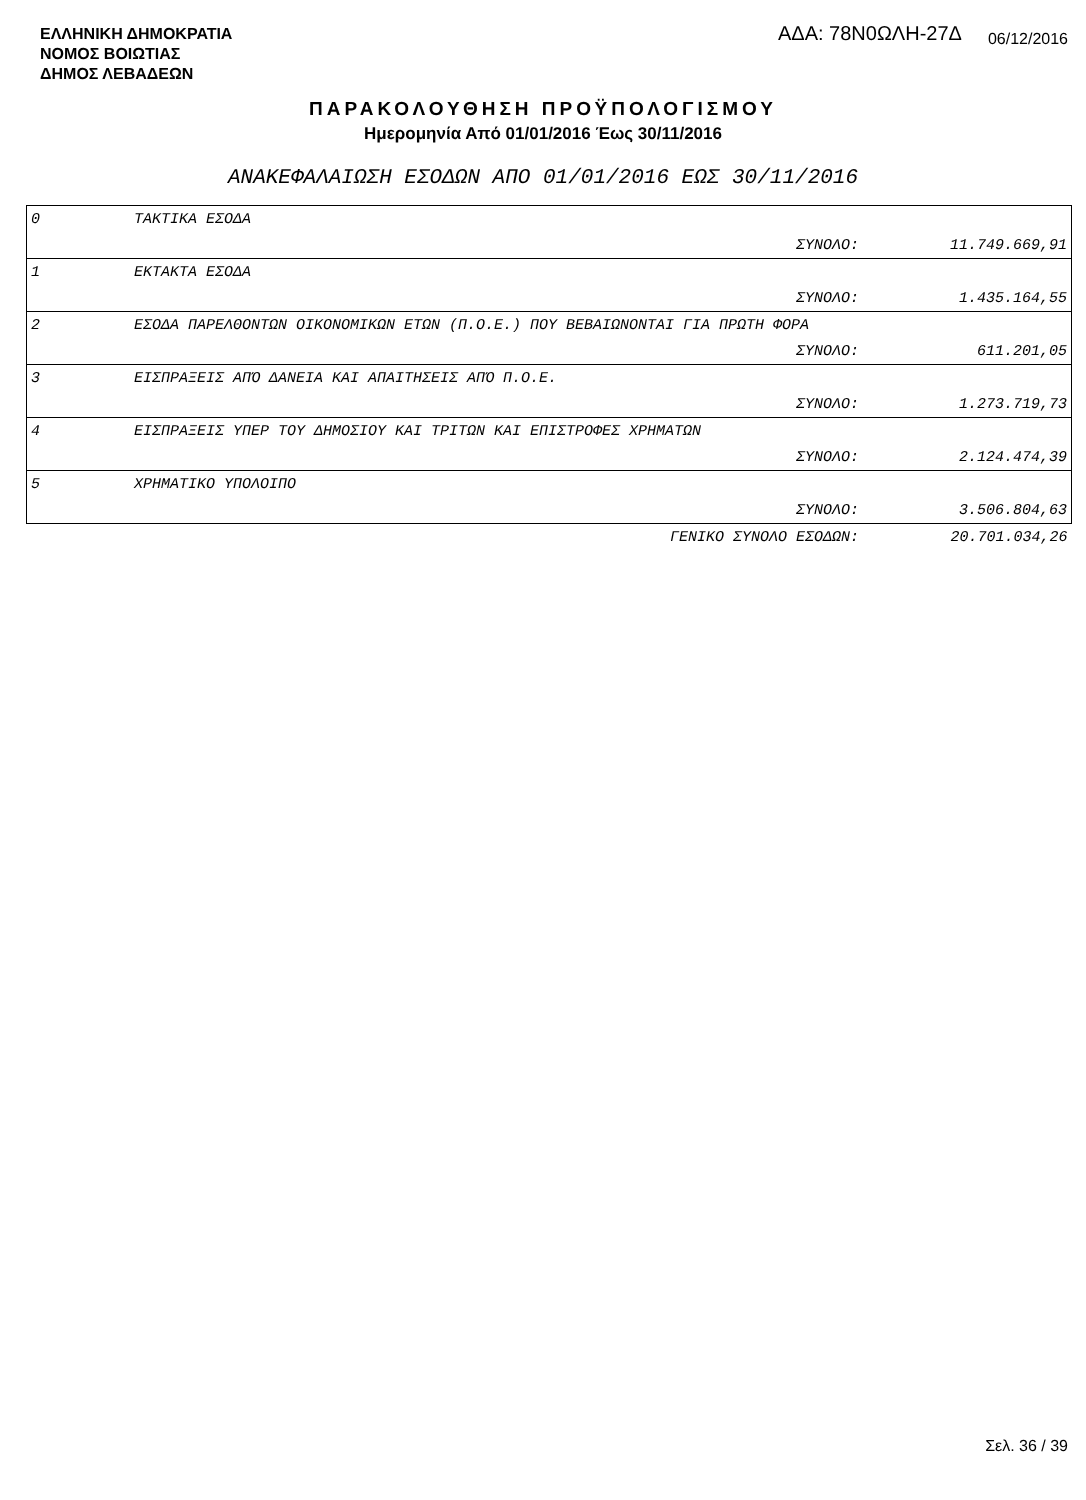ΕΛΛΗΝΙΚΗ ΔΗΜΟΚΡΑΤΙΑ
ΝΟΜΟΣ ΒΟΙΩΤΙΑΣ
ΔΗΜΟΣ ΛΕΒΑΔΕΩΝ
ΑΔΑ: 78Ν0ΩΛΗ-27Δ 06/12/2016
ΠΑΡΑΚΟΛΟΥΘΗΣΗ ΠΡΟΫΠΟΛΟΓΙΣΜΟΥ
Ημερομηνία Από 01/01/2016 Έως 30/11/2016
ΑΝΑΚΕΦΑΛΑΙΩΣΗ ΕΣΟΔΩΝ ΑΠΟ 01/01/2016 ΕΩΣ 30/11/2016
| 0 | ΤΑΚΤΙΚΑ ΕΣΟΔΑ | | |
| | | ΣΥΝΟΛΟ: | 11.749.669,91 |
| 1 | ΕΚΤΑΚΤΑ ΕΣΟΔΑ | | |
| | | ΣΥΝΟΛΟ: | 1.435.164,55 |
| 2 | ΕΣΟΔΑ ΠΑΡΕΛΘΟΝΤΩΝ ΟΙΚΟΝΟΜΙΚΩΝ ΕΤΩΝ (Π.Ο.Ε.) ΠΟΥ ΒΕΒΑΙΩΝΟΝΤΑΙ ΓΙΑ ΠΡΩΤΗ ΦΟΡΑ | | |
| | | ΣΥΝΟΛΟ: | 611.201,05 |
| 3 | ΕΙΣΠΡΑΞΕΙΣ ΑΠΌ ΔΑΝΕΙΑ ΚΑΙ ΑΠΑΙΤΗΣΕΙΣ ΑΠΌ Π.Ο.Ε. | | |
| | | ΣΥΝΟΛΟ: | 1.273.719,73 |
| 4 | ΕΙΣΠΡΑΞΕΙΣ ΥΠΕΡ ΤΟΥ ΔΗΜΟΣΙΟΥ ΚΑΙ ΤΡΙΤΩΝ ΚΑΙ ΕΠΙΣΤΡΟΦΕΣ ΧΡΗΜΑΤΩΝ | | |
| | | ΣΥΝΟΛΟ: | 2.124.474,39 |
| 5 | ΧΡΗΜΑΤΙΚΟ ΥΠΟΛΟΙΠΟ | | |
| | | ΣΥΝΟΛΟ: | 3.506.804,63 |
| | | ΓΕΝΙΚΟ ΣΥΝΟΛΟ ΕΣΟΔΩΝ: | 20.701.034,26 |
Σελ. 36 / 39